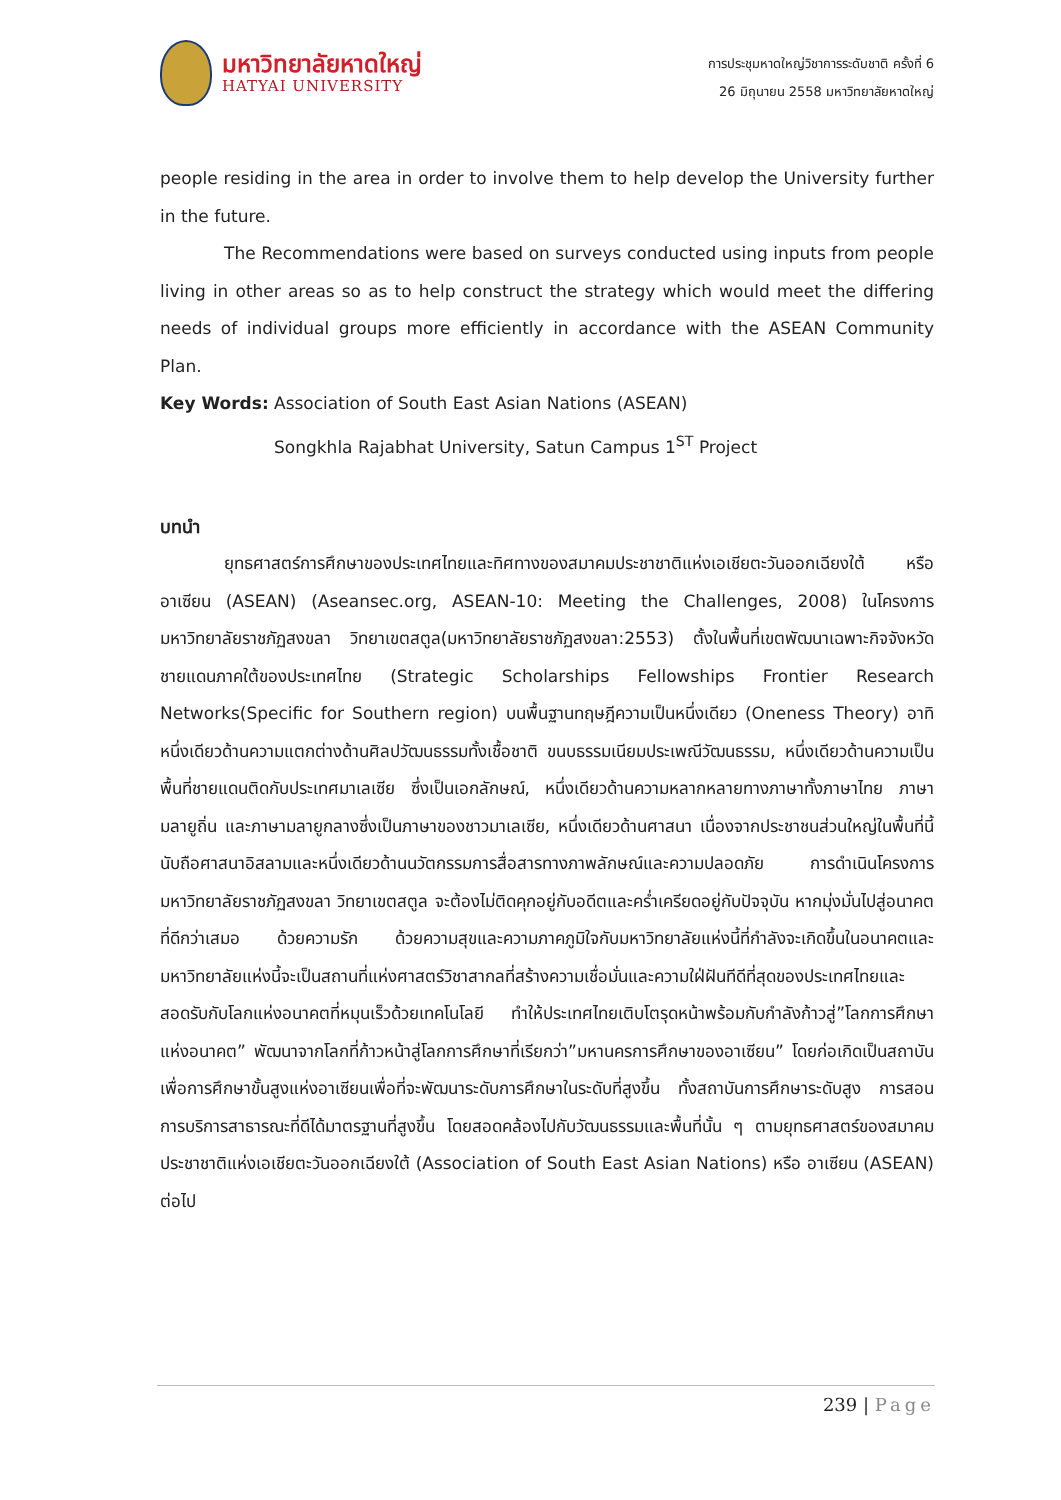มหาวิทยาลัยหาดใหญ่
HATYAI UNIVERSITY
การประชุมหาดใหญ่วิชาการระดับชาติ ครั้งที่ 6
26 มิถุนายน 2558 มหาวิทยาลัยหาดใหญ่
people residing in the area in order to involve them to help develop the University further in the future.
The Recommendations were based on surveys conducted using inputs from people living in other areas so as to help construct the strategy which would meet the differing needs of individual groups more efficiently in accordance with the ASEAN Community Plan.
Key Words: Association of South East Asian Nations (ASEAN)
Songkhla Rajabhat University, Satun Campus 1<sup>ST</sup> Project
บทนำ
ยุทธศาสตร์การศึกษาของประเทศไทยและทิศทางของสมาคมประชาชาติแห่งเอเชียตะวันออกเฉียงใต้ หรือ อาเซียน (ASEAN) (Aseansec.org, ASEAN-10: Meeting the Challenges, 2008) ในโครงการมหาวิทยาลัยราชภัฏสงขลา วิทยาเขตสตูล(มหาวิทยาลัยราชภัฏสงขลา:2553) ตั้งในพื้นที่เขตพัฒนาเฉพาะกิจจังหวัดชายแดนภาคใต้ของประเทศไทย (Strategic Scholarships Fellowships Frontier Research Networks(Specific for Southern region) บนพื้นฐานทฤษฎีความเป็นหนึ่งเดียว (Oneness Theory) อาทิ หนึ่งเดียวด้านความแตกต่างด้านศิลปวัฒนธรรมทั้งเชื้อชาติ ขนบธรรมเนียมประเพณีวัฒนธรรม, หนึ่งเดียวด้านความเป็นพื้นที่ชายแดนติดกับประเทศมาเลเซีย ซึ่งเป็นเอกลักษณ์, หนึ่งเดียวด้านความหลากหลายทางภาษาทั้งภาษาไทย ภาษามลายูถิ่น และภาษามลายูกลางซึ่งเป็นภาษาของชาวมาเลเซีย, หนึ่งเดียวด้านศาสนา เนื่องจากประชาชนส่วนใหญ่ในพื้นที่นี้นับถือศาสนาอิสลามและหนึ่งเดียวด้านนวัตกรรมการสื่อสารทางภาพลักษณ์และความปลอดภัย การดำเนินโครงการมหาวิทยาลัยราชภัฏสงขลา วิทยาเขตสตูล จะต้องไม่ติดคุกอยู่กับอดีตและคร่ำเครียดอยู่กับปัจจุบัน หากมุ่งมั่นไปสู่อนาคตที่ดีกว่าเสมอ ด้วยความรัก ด้วยความสุขและความภาคภูมิใจกับมหาวิทยาลัยแห่งนี้ที่กำลังจะเกิดขึ้นในอนาคตและมหาวิทยาลัยแห่งนี้จะเป็นสถานที่แห่งศาสตร์วิชาสากลที่สร้างความเชื่อมั่นและความใฝ่ฝันทีดีที่สุดของประเทศไทยและสอดรับกับโลกแห่งอนาคตที่หมุนเร็วด้วยเทคโนโลยี ทำให้ประเทศไทยเติบโตรุดหน้าพร้อมกับกำลังก้าวสู่”โลกการศึกษาแห่งอนาคต” พัฒนาจากโลกที่ก้าวหน้าสู่โลกการศึกษาที่เรียกว่า”มหานครการศึกษาของอาเซียน” โดยก่อเกิดเป็นสถาบันเพื่อการศึกษาขั้นสูงแห่งอาเซียนเพื่อที่จะพัฒนาระดับการศึกษาในระดับที่สูงขึ้น ทั้งสถาบันการศึกษาระดับสูง การสอน การบริการสาธารณะที่ดีได้มาตรฐานที่สูงขึ้น โดยสอดคล้องไปกับวัฒนธรรมและพื้นที่นั้น ๆ ตามยุทธศาสตร์ของสมาคมประชาชาติแห่งเอเชียตะวันออกเฉียงใต้ (Association of South East Asian Nations) หรือ อาเซียน (ASEAN) ต่อไป
239 | Page